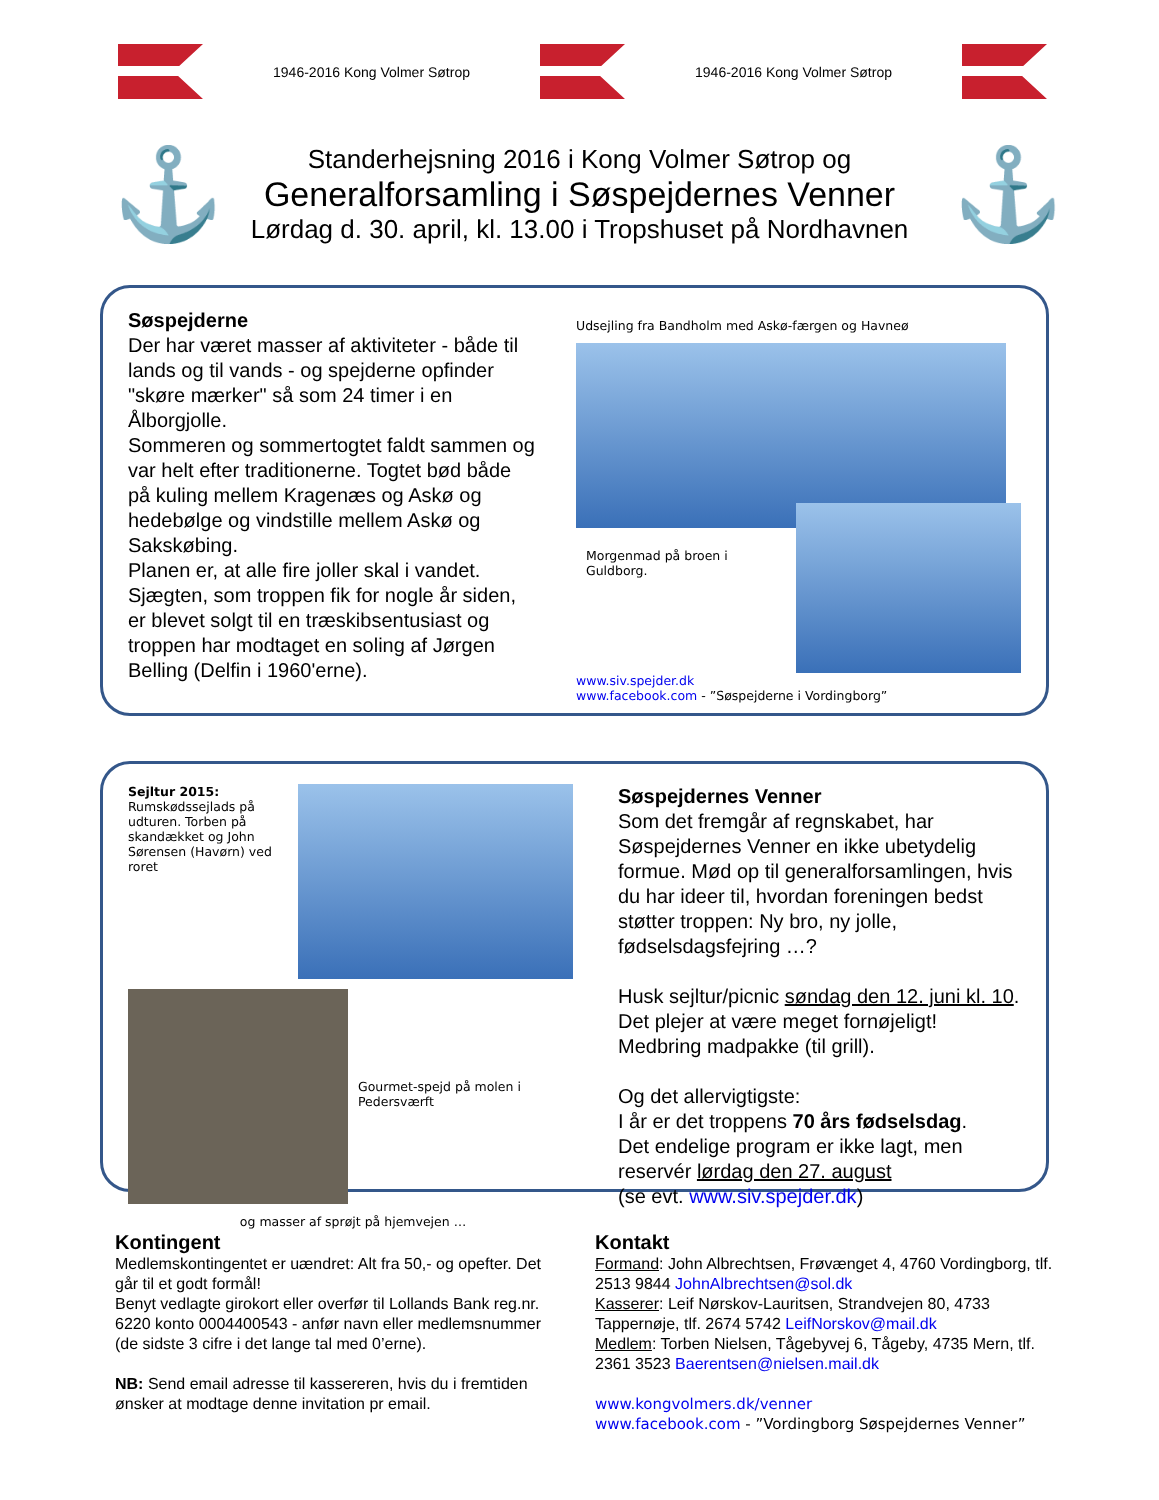1946-2016 Kong Volmer Søtrop 1946-2016 Kong Volmer Søtrop
⚓
Standerhejsning 2016 i Kong Volmer Søtrop og
Generalforsamling i Søspejdernes Venner
Lørdag d. 30. april, kl. 13.00 i Tropshuset på Nordhavnen
⚓
Søspejderne
Der har været masser af aktiviteter - både til lands og til vands - og spejderne opfinder "skøre mærker" så som 24 timer i en Ålborgjolle.
Sommeren og sommertogtet faldt sammen og var helt efter traditionerne. Togtet bød både på kuling mellem Kragenæs og Askø og hedebølge og vindstille mellem Askø og Sakskøbing.
Planen er, at alle fire joller skal i vandet. Sjægten, som troppen fik for nogle år siden, er blevet solgt til en træskibsentusiast og troppen har modtaget en soling af Jørgen Belling (Delfin i 1960'erne).
Udsejling fra Bandholm med Askø-færgen og Havneø
Morgenmad på broen i Guldborg.
www.siv.spejder.dk
www.facebook.com - ”Søspejderne i Vordingborg”
Sejltur 2015:
Rumskødssejlads på udturen. Torben på skandækket og John Sørensen (Havørn) ved roret
Gourmet-spejd på molen i Pedersværft
og masser af sprøjt på hjemvejen …
Søspejdernes Venner
Som det fremgår af regnskabet, har Søspejdernes Venner en ikke ubetydelig formue. Mød op til generalforsamlingen, hvis du har ideer til, hvordan foreningen bedst støtter troppen: Ny bro, ny jolle, fødselsdagsfejring …?
Husk sejltur/picnic søndag den 12. juni kl. 10. Det plejer at være meget fornøjeligt! Medbring madpakke (til grill).
Og det allervigtigste:
I år er det troppens 70 års fødselsdag.
Det endelige program er ikke lagt, men reservér lørdag den 27. august
(se evt. www.siv.spejder.dk)
Kontingent
Medlemskontingentet er uændret: Alt fra 50,- og opefter. Det går til et godt formål!
Benyt vedlagte girokort eller overfør til Lollands Bank reg.nr. 6220 konto 0004400543 - anfør navn eller medlemsnummer (de sidste 3 cifre i det lange tal med 0’erne).
NB: Send email adresse til kassereren, hvis du i fremtiden ønsker at modtage denne invitation pr email.
Kontakt
Formand: John Albrechtsen, Frøvænget 4, 4760 Vordingborg, tlf. 2513 9844 JohnAlbrechtsen@sol.dk
Kasserer: Leif Nørskov-Lauritsen, Strandvejen 80, 4733 Tappernøje, tlf. 2674 5742 LeifNorskov@mail.dk
Medlem: Torben Nielsen, Tågebyvej 6, Tågeby, 4735 Mern, tlf. 2361 3523 Baerentsen@nielsen.mail.dk
www.kongvolmers.dk/venner
www.facebook.com - ”Vordingborg Søspejdernes Venner”